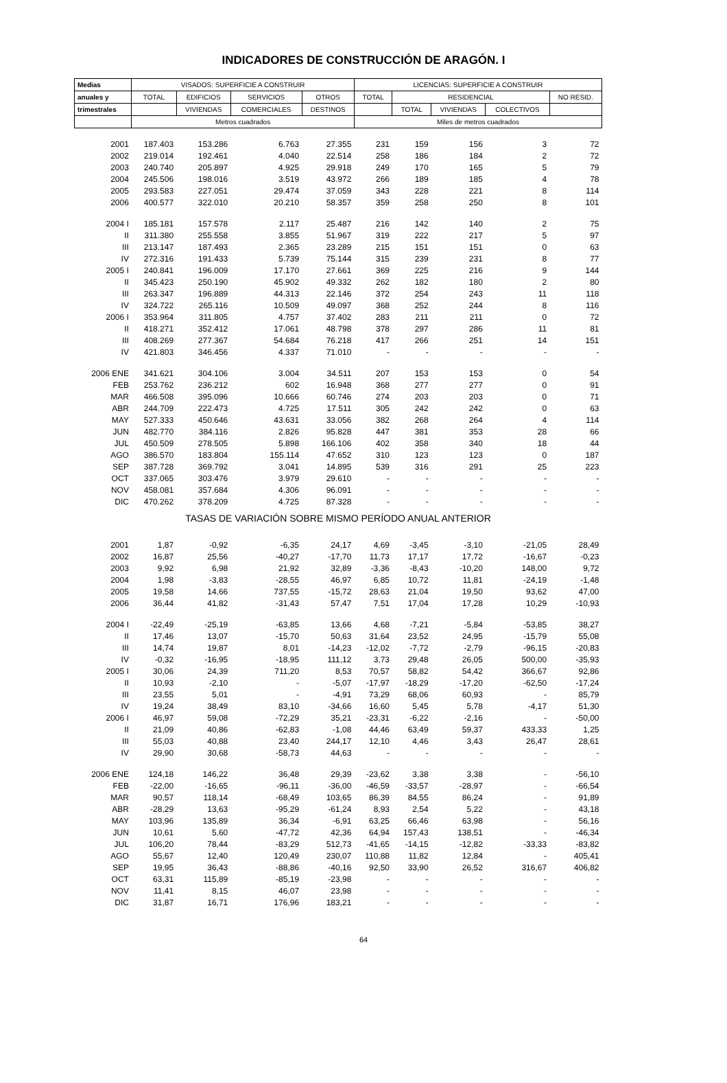INDICADORES DE CONSTRUCCIÓN DE ARAGÓN. I
| Medias | VISADOS: SUPERFICIE A CONSTRUIR | | | | LICENCIAS: SUPERFICIE A CONSTRUIR | | | | |
| --- | --- | --- | --- | --- | --- | --- | --- | --- | --- |
| anuales y | TOTAL | EDIFICIOS | SERVICIOS | OTROS | TOTAL | RESIDENCIAL | | | NO RESID. |
| trimestrales | | VIVIENDAS | COMERCIALES | DESTINOS | | TOTAL | VIVIENDAS | COLECTIVOS | |
| | Metros cuadrados | | | | Miles de metros cuadrados | | | | |
| 2001 | 187.403 | 153.286 | 6.763 | 27.355 | 231 | 159 | 156 | 3 | 72 |
| 2002 | 219.014 | 192.461 | 4.040 | 22.514 | 258 | 186 | 184 | 2 | 72 |
| 2003 | 240.740 | 205.897 | 4.925 | 29.918 | 249 | 170 | 165 | 5 | 79 |
| 2004 | 245.506 | 198.016 | 3.519 | 43.972 | 266 | 189 | 185 | 4 | 78 |
| 2005 | 293.583 | 227.051 | 29.474 | 37.059 | 343 | 228 | 221 | 8 | 114 |
| 2006 | 400.577 | 322.010 | 20.210 | 58.357 | 359 | 258 | 250 | 8 | 101 |
| 2004 I | 185.181 | 157.578 | 2.117 | 25.487 | 216 | 142 | 140 | 2 | 75 |
| II | 311.380 | 255.558 | 3.855 | 51.967 | 319 | 222 | 217 | 5 | 97 |
| III | 213.147 | 187.493 | 2.365 | 23.289 | 215 | 151 | 151 | 0 | 63 |
| IV | 272.316 | 191.433 | 5.739 | 75.144 | 315 | 239 | 231 | 8 | 77 |
| 2005 I | 240.841 | 196.009 | 17.170 | 27.661 | 369 | 225 | 216 | 9 | 144 |
| II | 345.423 | 250.190 | 45.902 | 49.332 | 262 | 182 | 180 | 2 | 80 |
| III | 263.347 | 196.889 | 44.313 | 22.146 | 372 | 254 | 243 | 11 | 118 |
| IV | 324.722 | 265.116 | 10.509 | 49.097 | 368 | 252 | 244 | 8 | 116 |
| 2006 I | 353.964 | 311.805 | 4.757 | 37.402 | 283 | 211 | 211 | 0 | 72 |
| II | 418.271 | 352.412 | 17.061 | 48.798 | 378 | 297 | 286 | 11 | 81 |
| III | 408.269 | 277.367 | 54.684 | 76.218 | 417 | 266 | 251 | 14 | 151 |
| IV | 421.803 | 346.456 | 4.337 | 71.010 | - | - | - | - | - |
| 2006 ENE | 341.621 | 304.106 | 3.004 | 34.511 | 207 | 153 | 153 | 0 | 54 |
| FEB | 253.762 | 236.212 | 602 | 16.948 | 368 | 277 | 277 | 0 | 91 |
| MAR | 466.508 | 395.096 | 10.666 | 60.746 | 274 | 203 | 203 | 0 | 71 |
| ABR | 244.709 | 222.473 | 4.725 | 17.511 | 305 | 242 | 242 | 0 | 63 |
| MAY | 527.333 | 450.646 | 43.631 | 33.056 | 382 | 268 | 264 | 4 | 114 |
| JUN | 482.770 | 384.116 | 2.826 | 95.828 | 447 | 381 | 353 | 28 | 66 |
| JUL | 450.509 | 278.505 | 5.898 | 166.106 | 402 | 358 | 340 | 18 | 44 |
| AGO | 386.570 | 183.804 | 155.114 | 47.652 | 310 | 123 | 123 | 0 | 187 |
| SEP | 387.728 | 369.792 | 3.041 | 14.895 | 539 | 316 | 291 | 25 | 223 |
| OCT | 337.065 | 303.476 | 3.979 | 29.610 | - | - | - | - | - |
| NOV | 458.081 | 357.684 | 4.306 | 96.091 | - | - | - | - | - |
| DIC | 470.262 | 378.209 | 4.725 | 87.328 | - | - | - | - | - |
| TASAS DE VARIACIÓN SOBRE MISMO PERÍODO ANUAL ANTERIOR | | | | | | | | | |
| 2001 | 1,87 | -0,92 | -6,35 | 24,17 | 4,69 | -3,45 | -3,10 | -21,05 | 28,49 |
| 2002 | 16,87 | 25,56 | -40,27 | -17,70 | 11,73 | 17,17 | 17,72 | -16,67 | -0,23 |
| 2003 | 9,92 | 6,98 | 21,92 | 32,89 | -3,36 | -8,43 | -10,20 | 148,00 | 9,72 |
| 2004 | 1,98 | -3,83 | -28,55 | 46,97 | 6,85 | 10,72 | 11,81 | -24,19 | -1,48 |
| 2005 | 19,58 | 14,66 | 737,55 | -15,72 | 28,63 | 21,04 | 19,50 | 93,62 | 47,00 |
| 2006 | 36,44 | 41,82 | -31,43 | 57,47 | 7,51 | 17,04 | 17,28 | 10,29 | -10,93 |
| 2004 I | -22,49 | -25,19 | -63,85 | 13,66 | 4,68 | -7,21 | -5,84 | -53,85 | 38,27 |
| II | 17,46 | 13,07 | -15,70 | 50,63 | 31,64 | 23,52 | 24,95 | -15,79 | 55,08 |
| III | 14,74 | 19,87 | 8,01 | -14,23 | -12,02 | -7,72 | -2,79 | -96,15 | -20,83 |
| IV | -0,32 | -16,95 | -18,95 | 111,12 | 3,73 | 29,48 | 26,05 | 500,00 | -35,93 |
| 2005 I | 30,06 | 24,39 | 711,20 | 8,53 | 70,57 | 58,82 | 54,42 | 366,67 | 92,86 |
| II | 10,93 | -2,10 | - | -5,07 | -17,97 | -18,29 | -17,20 | -62,50 | -17,24 |
| III | 23,55 | 5,01 | - | -4,91 | 73,29 | 68,06 | 60,93 | - | 85,79 |
| IV | 19,24 | 38,49 | 83,10 | -34,66 | 16,60 | 5,45 | 5,78 | -4,17 | 51,30 |
| 2006 I | 46,97 | 59,08 | -72,29 | 35,21 | -23,31 | -6,22 | -2,16 | - | -50,00 |
| II | 21,09 | 40,86 | -62,83 | -1,08 | 44,46 | 63,49 | 59,37 | 433,33 | 1,25 |
| III | 55,03 | 40,88 | 23,40 | 244,17 | 12,10 | 4,46 | 3,43 | 26,47 | 28,61 |
| IV | 29,90 | 30,68 | -58,73 | 44,63 | - | - | - | - | - |
| 2006 ENE | 124,18 | 146,22 | 36,48 | 29,39 | -23,62 | 3,38 | 3,38 | - | -56,10 |
| FEB | -22,00 | -16,65 | -96,11 | -36,00 | -46,59 | -33,57 | -28,97 | - | -66,54 |
| MAR | 90,57 | 118,14 | -68,49 | 103,65 | 86,39 | 84,55 | 86,24 | - | 91,89 |
| ABR | -28,29 | 13,63 | -95,29 | -61,24 | 8,93 | 2,54 | 5,22 | - | 43,18 |
| MAY | 103,96 | 135,89 | 36,34 | -6,91 | 63,25 | 66,46 | 63,98 | - | 56,16 |
| JUN | 10,61 | 5,60 | -47,72 | 42,36 | 64,94 | 157,43 | 138,51 | - | -46,34 |
| JUL | 106,20 | 78,44 | -83,29 | 512,73 | -41,65 | -14,15 | -12,82 | -33,33 | -83,82 |
| AGO | 55,67 | 12,40 | 120,49 | 230,07 | 110,88 | 11,82 | 12,84 | - | 405,41 |
| SEP | 19,95 | 36,43 | -88,86 | -40,16 | 92,50 | 33,90 | 26,52 | 316,67 | 406,82 |
| OCT | 63,31 | 115,89 | -85,19 | -23,98 | - | - | - | - | - |
| NOV | 11,41 | 8,15 | 46,07 | 23,98 | - | - | - | - | - |
| DIC | 31,87 | 16,71 | 176,96 | 183,21 | - | - | - | - | - |
64